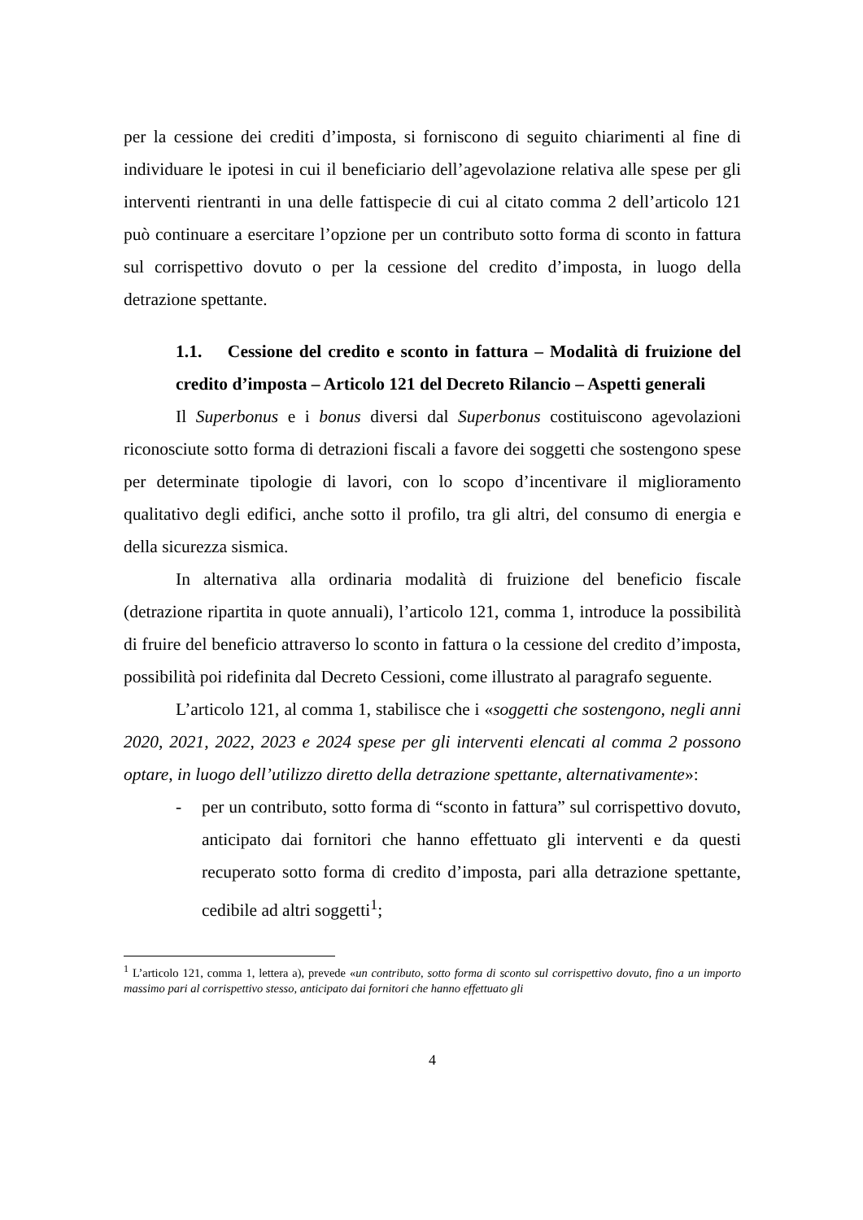per la cessione dei crediti d’imposta, si forniscono di seguito chiarimenti al fine di individuare le ipotesi in cui il beneficiario dell’agevolazione relativa alle spese per gli interventi rientranti in una delle fattispecie di cui al citato comma 2 dell’articolo 121 può continuare a esercitare l’opzione per un contributo sotto forma di sconto in fattura sul corrispettivo dovuto o per la cessione del credito d’imposta, in luogo della detrazione spettante.
1.1. Cessione del credito e sconto in fattura – Modalità di fruizione del credito d’imposta – Articolo 121 del Decreto Rilancio – Aspetti generali
Il Superbonus e i bonus diversi dal Superbonus costituiscono agevolazioni riconosciute sotto forma di detrazioni fiscali a favore dei soggetti che sostengono spese per determinate tipologie di lavori, con lo scopo d’incentivare il miglioramento qualitativo degli edifici, anche sotto il profilo, tra gli altri, del consumo di energia e della sicurezza sismica.
In alternativa alla ordinaria modalità di fruizione del beneficio fiscale (detrazione ripartita in quote annuali), l’articolo 121, comma 1, introduce la possibilità di fruire del beneficio attraverso lo sconto in fattura o la cessione del credito d’imposta, possibilità poi ridefinita dal Decreto Cessioni, come illustrato al paragrafo seguente.
L’articolo 121, al comma 1, stabilisce che i «soggetti che sostengono, negli anni 2020, 2021, 2022, 2023 e 2024 spese per gli interventi elencati al comma 2 possono optare, in luogo dell’utilizzo diretto della detrazione spettante, alternativamente»:
- per un contributo, sotto forma di “sconto in fattura” sul corrispettivo dovuto, anticipato dai fornitori che hanno effettuato gli interventi e da questi recuperato sotto forma di credito d’imposta, pari alla detrazione spettante, cedibile ad altri soggetti<sup>1</sup>;
<sup>1</sup> L’articolo 121, comma 1, lettera a), prevede «un contributo, sotto forma di sconto sul corrispettivo dovuto, fino a un importo massimo pari al corrispettivo stesso, anticipato dai fornitori che hanno effettuato gli
4